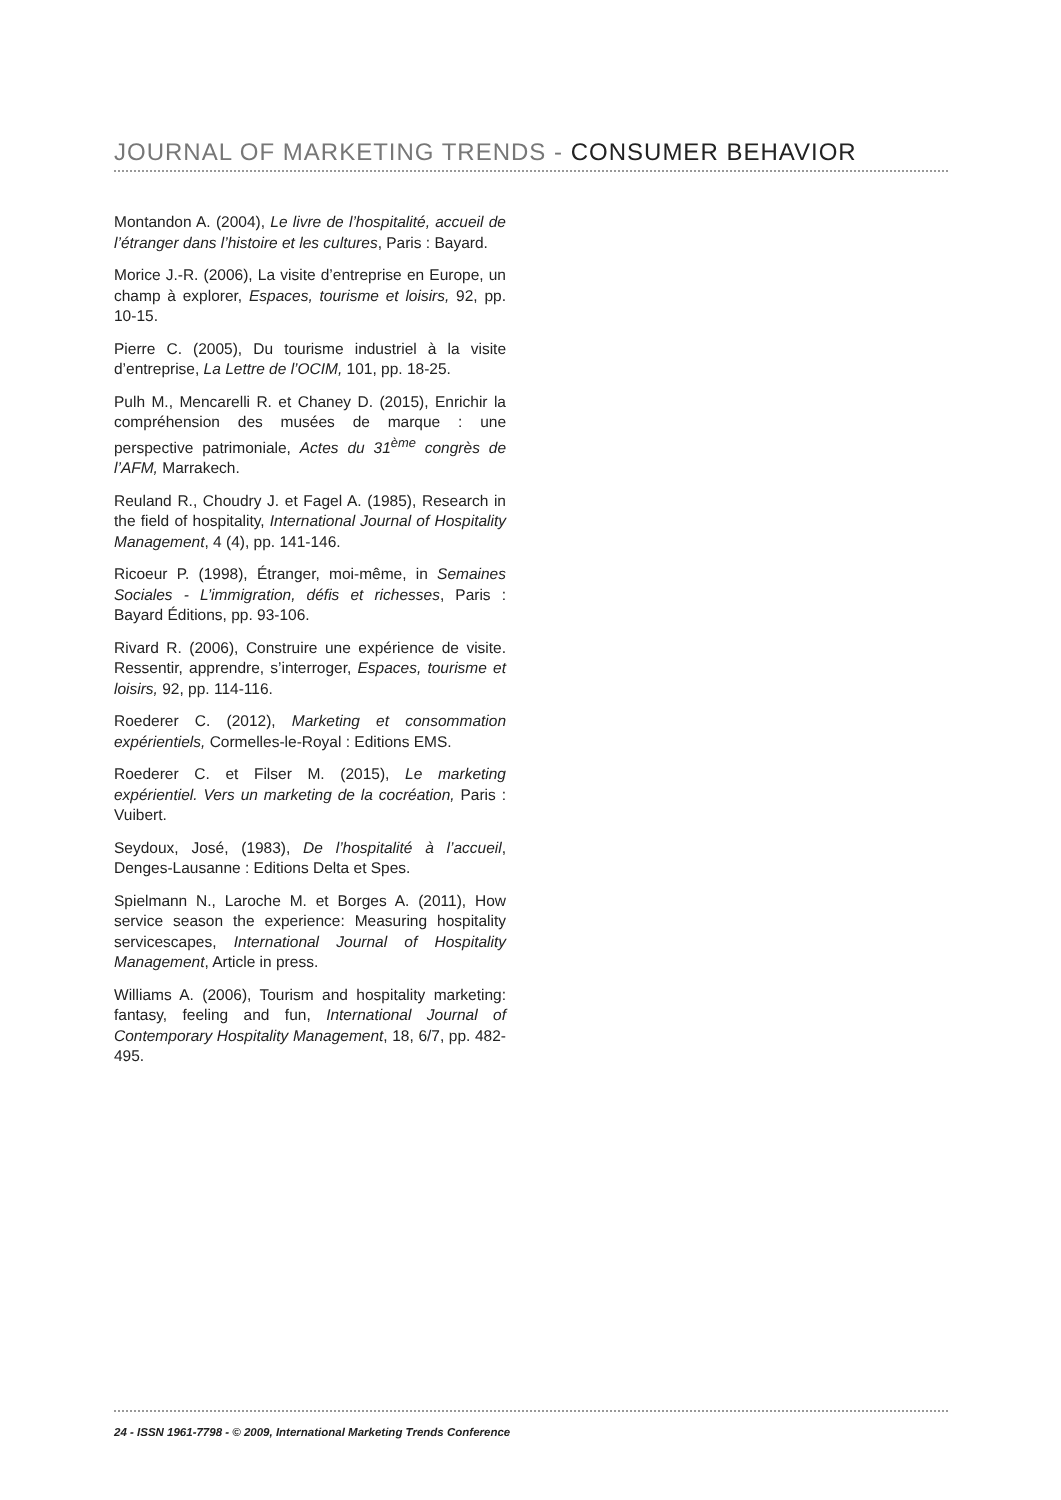JOURNAL OF MARKETING TRENDS - CONSUMER BEHAVIOR
Montandon A. (2004), Le livre de l’hospitalité, accueil de l’étranger dans l’histoire et les cultures, Paris : Bayard.
Morice J.-R. (2006), La visite d’entreprise en Europe, un champ à explorer, Espaces, tourisme et loisirs, 92, pp. 10-15.
Pierre C. (2005), Du tourisme industriel à la visite d’entreprise, La Lettre de l’OCIM, 101, pp. 18-25.
Pulh M., Mencarelli R. et Chaney D. (2015), Enrichir la compréhension des musées de marque : une perspective patrimoniale, Actes du 31<sup>ème</sup> congrès de l’AFM, Marrakech.
Reuland R., Choudry J. et Fagel A. (1985), Research in the field of hospitality, International Journal of Hospitality Management, 4 (4), pp. 141-146.
Ricoeur P. (1998), Étranger, moi-même, in Semaines Sociales - L’immigration, défis et richesses, Paris : Bayard Éditions, pp. 93-106.
Rivard R. (2006), Construire une expérience de visite. Ressentir, apprendre, s’interroger, Espaces, tourisme et loisirs, 92, pp. 114-116.
Roederer C. (2012), Marketing et consommation expérientiels, Cormelles-le-Royal : Editions EMS.
Roederer C. et Filser M. (2015), Le marketing expérientiel. Vers un marketing de la cocréation, Paris : Vuibert.
Seydoux, José, (1983), De l’hospitalité à l’accueil, Denges-Lausanne : Editions Delta et Spes.
Spielmann N., Laroche M. et Borges A. (2011), How service season the experience: Measuring hospitality servicescapes, International Journal of Hospitality Management, Article in press.
Williams A. (2006), Tourism and hospitality marketing: fantasy, feeling and fun, International Journal of Contemporary Hospitality Management, 18, 6/7, pp. 482-495.
24 - ISSN 1961-7798 - © 2009, International Marketing Trends Conference